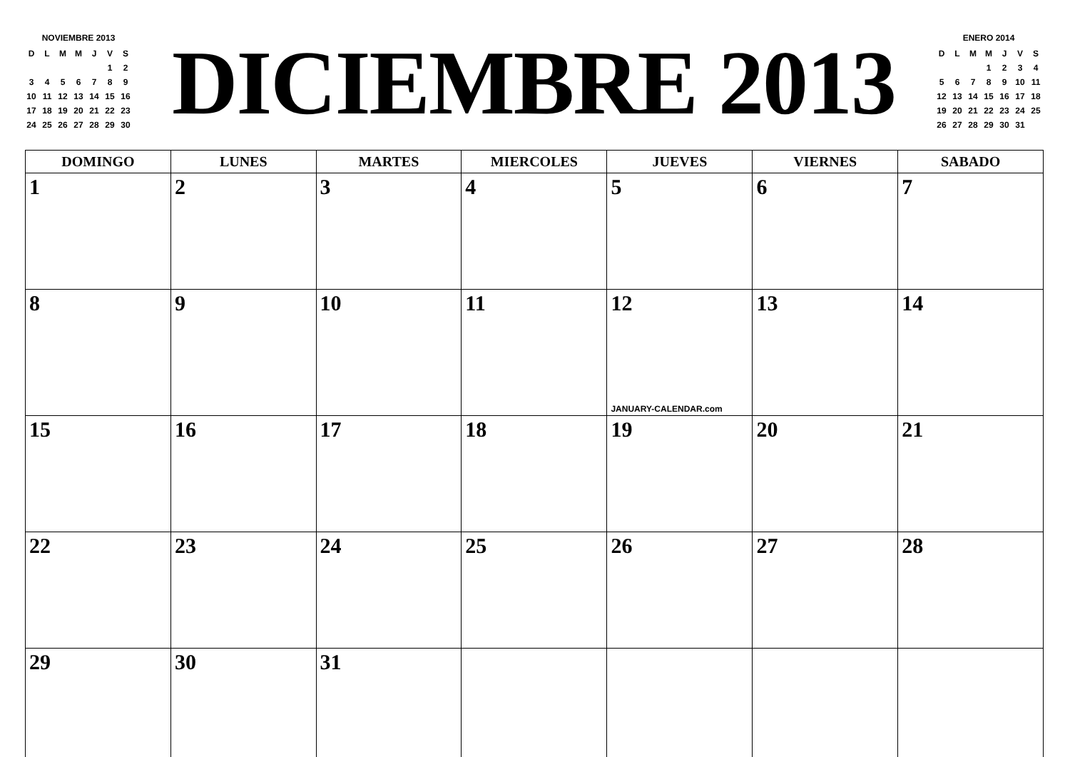NOVIEMBRE 2013
| D | L | M | M | J | V | S |
| | | | | | 1 | 2 |
| 3 | 4 | 5 | 6 | 7 | 8 | 9 |
| 10 | 11 | 12 | 13 | 14 | 15 | 16 |
| 17 | 18 | 19 | 20 | 21 | 22 | 23 |
| 24 | 25 | 26 | 27 | 28 | 29 | 30 |
DICIEMBRE 2013
ENERO 2014
| D | L | M | M | J | V | S |
| | | | 1 | 2 | 3 | 4 |
| 5 | 6 | 7 | 8 | 9 | 10 | 11 |
| 12 | 13 | 14 | 15 | 16 | 17 | 18 |
| 19 | 20 | 21 | 22 | 23 | 24 | 25 |
| 26 | 27 | 28 | 29 | 30 | 31 | |
| DOMINGO | LUNES | MARTES | MIERCOLES | JUEVES | VIERNES | SABADO |
| --- | --- | --- | --- | --- | --- | --- |
| 1 | 2 | 3 | 4 | 5 | 6 | 7 |
| 8 | 9 | 10 | 11 | 12 JANUARY-CALENDAR.com | 13 | 14 |
| 15 | 16 | 17 | 18 | 19 | 20 | 21 |
| 22 | 23 | 24 | 25 | 26 | 27 | 28 |
| 29 | 30 | 31 | | | | |